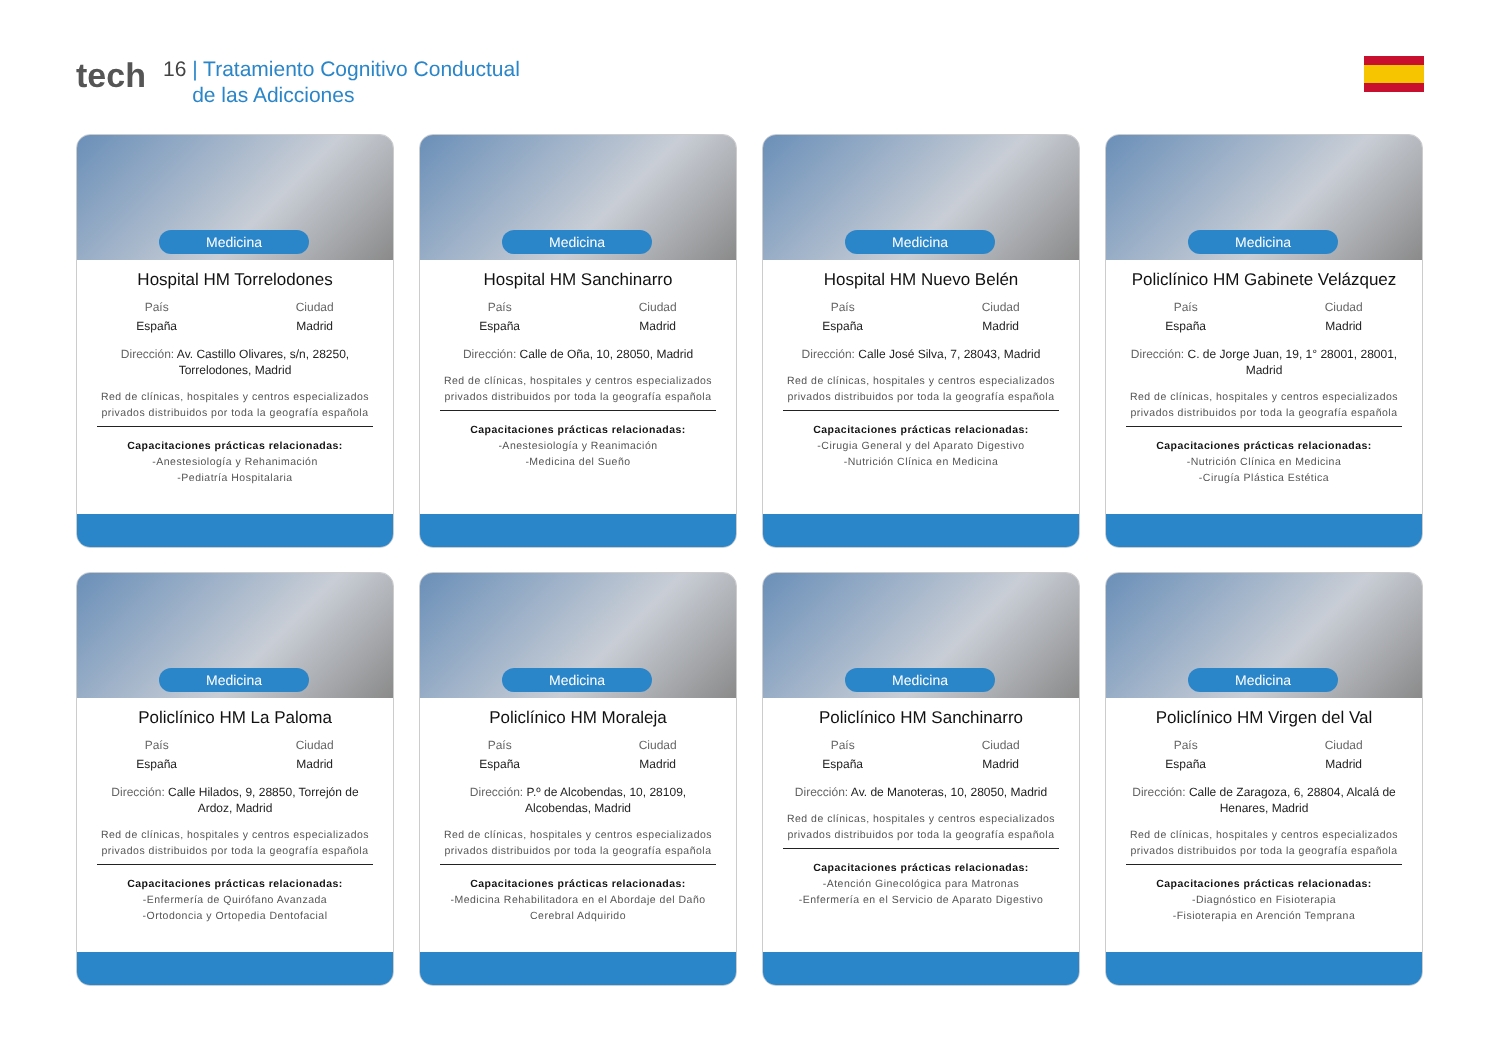tech
16 | Tratamiento Cognitivo Conductual
de las Adicciones
Medicina
Hospital HM Torrelodones
País
España
Ciudad
Madrid
Dirección: Av. Castillo Olivares, s/n, 28250, Torrelodones, Madrid
Red de clínicas, hospitales y centros especializados privados distribuidos por toda la geografía española
Capacitaciones prácticas relacionadas:
-Anestesiología y Rehanimación
-Pediatría Hospitalaria
Medicina
Hospital HM Sanchinarro
País
España
Ciudad
Madrid
Dirección: Calle de Oña, 10, 28050, Madrid
Red de clínicas, hospitales y centros especializados privados distribuidos por toda la geografía española
Capacitaciones prácticas relacionadas:
-Anestesiología y Reanimación
-Medicina del Sueño
Medicina
Hospital HM Nuevo Belén
País
España
Ciudad
Madrid
Dirección: Calle José Silva, 7, 28043, Madrid
Red de clínicas, hospitales y centros especializados privados distribuidos por toda la geografía española
Capacitaciones prácticas relacionadas:
-Cirugia General y del Aparato Digestivo
-Nutrición Clínica en Medicina
Medicina
Policlínico HM Gabinete Velázquez
País
España
Ciudad
Madrid
Dirección: C. de Jorge Juan, 19, 1° 28001, 28001, Madrid
Red de clínicas, hospitales y centros especializados privados distribuidos por toda la geografía española
Capacitaciones prácticas relacionadas:
-Nutrición Clínica en Medicina
-Cirugía Plástica Estética
Medicina
Policlínico HM La Paloma
País
España
Ciudad
Madrid
Dirección: Calle Hilados, 9, 28850, Torrejón de Ardoz, Madrid
Red de clínicas, hospitales y centros especializados privados distribuidos por toda la geografía española
Capacitaciones prácticas relacionadas:
-Enfermería de Quirófano Avanzada
-Ortodoncia y Ortopedia Dentofacial
Medicina
Policlínico HM Moraleja
País
España
Ciudad
Madrid
Dirección: P.º de Alcobendas, 10, 28109, Alcobendas, Madrid
Red de clínicas, hospitales y centros especializados privados distribuidos por toda la geografía española
Capacitaciones prácticas relacionadas:
-Medicina Rehabilitadora en el Abordaje del Daño Cerebral Adquirido
Medicina
Policlínico HM Sanchinarro
País
España
Ciudad
Madrid
Dirección: Av. de Manoteras, 10, 28050, Madrid
Red de clínicas, hospitales y centros especializados privados distribuidos por toda la geografía española
Capacitaciones prácticas relacionadas:
-Atención Ginecológica para Matronas
-Enfermería en el Servicio de Aparato Digestivo
Medicina
Policlínico HM Virgen del Val
País
España
Ciudad
Madrid
Dirección: Calle de Zaragoza, 6, 28804, Alcalá de Henares, Madrid
Red de clínicas, hospitales y centros especializados privados distribuidos por toda la geografía española
Capacitaciones prácticas relacionadas:
-Diagnóstico en Fisioterapia
-Fisioterapia en Arención Temprana